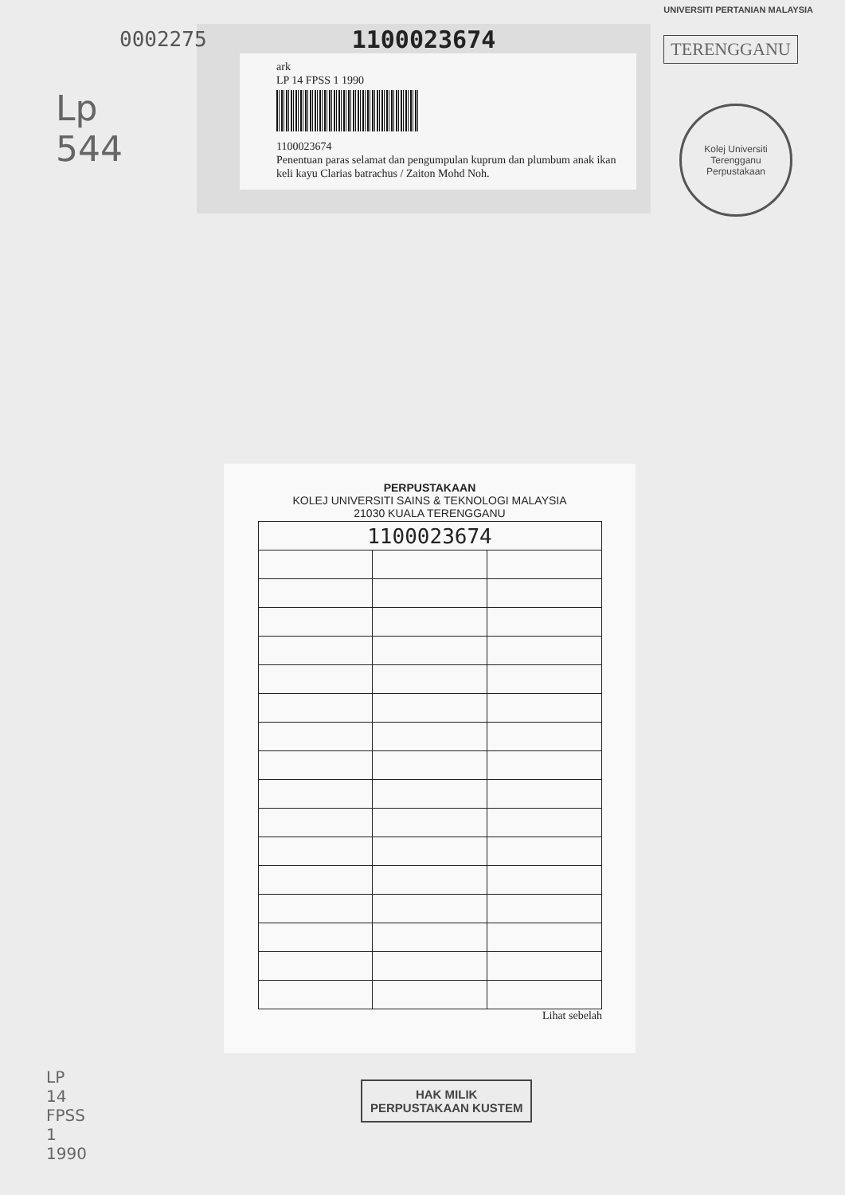0002275
UNIVERSITI PERTANIAN MALAYSIA
TERENGGANU
Lp
544
1100023674
ark
LP 14 FPSS 1 1990
1100023674
Penentuan paras selamat dan pengumpulan kuprum dan plumbum anak ikan keli kayu Clarias batrachus / Zaiton Mohd Noh.
Kolej Universiti Terengganu
Perpustakaan
PERPUSTAKAAN
KOLEJ UNIVERSITI SAINS & TEKNOLOGI MALAYSIA
21030 KUALA TERENGGANU
| 1100023674 | | |
Lihat sebelah
LP
14
FPSS
1
1990
HAK MILIK
PERPUSTAKAAN KUSTEM